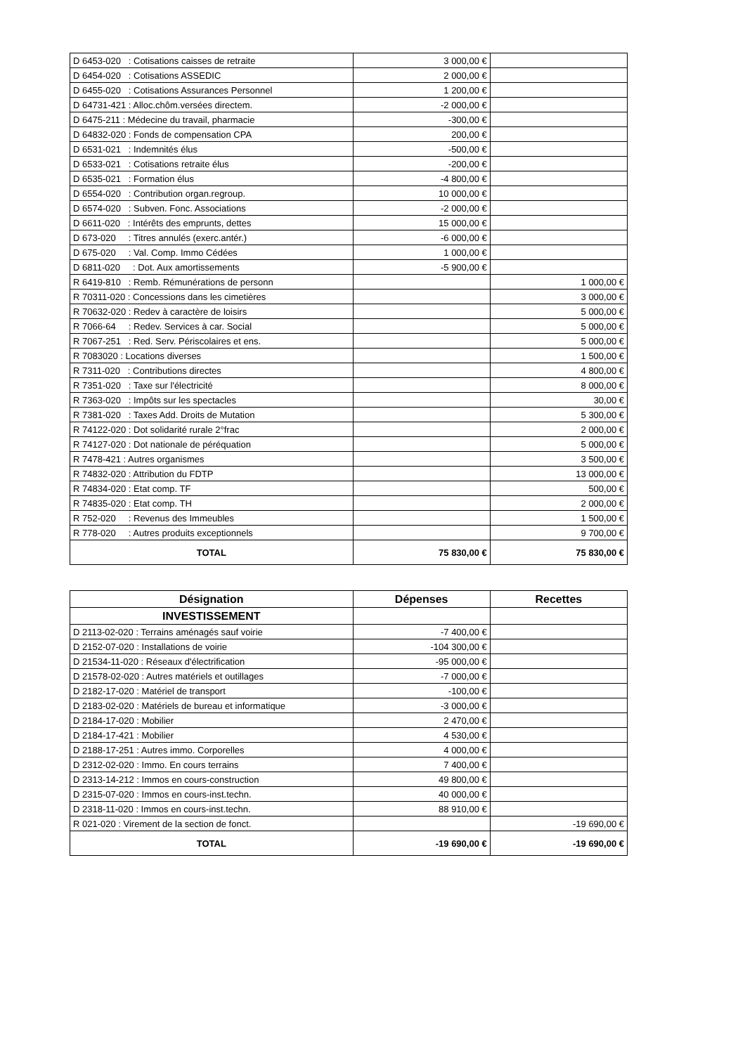| D 6453-020 : Cotisations caisses de retraite | 3 000,00 € | |
| D 6454-020 : Cotisations ASSEDIC | 2 000,00 € | |
| D 6455-020 : Cotisations Assurances Personnel | 1 200,00 € | |
| D 64731-421 : Alloc.chôm.versées directem. | -2 000,00 € | |
| D 6475-211 : Médecine du travail, pharmacie | -300,00 € | |
| D 64832-020 : Fonds de compensation CPA | 200,00 € | |
| D 6531-021 : Indemnités élus | -500,00 € | |
| D 6533-021 : Cotisations retraite élus | -200,00 € | |
| D 6535-021 : Formation élus | -4 800,00 € | |
| D 6554-020 : Contribution organ.regroup. | 10 000,00 € | |
| D 6574-020 : Subven. Fonc. Associations | -2 000,00 € | |
| D 6611-020 : Intérêts des emprunts, dettes | 15 000,00 € | |
| D 673-020 : Titres annulés (exerc.antér.) | -6 000,00 € | |
| D 675-020 : Val. Comp. Immo Cédées | 1 000,00 € | |
| D 6811-020 : Dot. Aux amortissements | -5 900,00 € | |
| R 6419-810 : Remb. Rémunérations de personn | | 1 000,00 € |
| R 70311-020 : Concessions dans les cimetières | | 3 000,00 € |
| R 70632-020 : Redev à caractère de loisirs | | 5 000,00 € |
| R 7066-64 : Redev. Services à car. Social | | 5 000,00 € |
| R 7067-251 : Red. Serv. Périscolaires et ens. | | 5 000,00 € |
| R 7083020 : Locations diverses | | 1 500,00 € |
| R 7311-020 : Contributions directes | | 4 800,00 € |
| R 7351-020 : Taxe sur l'électricité | | 8 000,00 € |
| R 7363-020 : Impôts sur les spectacles | | 30,00 € |
| R 7381-020 : Taxes Add. Droits de Mutation | | 5 300,00 € |
| R 74122-020 : Dot solidarité rurale 2°frac | | 2 000,00 € |
| R 74127-020 : Dot nationale de péréquation | | 5 000,00 € |
| R 7478-421 : Autres organismes | | 3 500,00 € |
| R 74832-020 : Attribution du FDTP | | 13 000,00 € |
| R 74834-020 : Etat comp. TF | | 500,00 € |
| R 74835-020 : Etat comp. TH | | 2 000,00 € |
| R 752-020 : Revenus des Immeubles | | 1 500,00 € |
| R 778-020 : Autres produits exceptionnels | | 9 700,00 € |
| TOTAL | 75 830,00 € | 75 830,00 € |
| Désignation | Dépenses | Recettes |
| --- | --- | --- |
| INVESTISSEMENT | | |
| D 2113-02-020 : Terrains aménagés sauf voirie | -7 400,00 € | |
| D 2152-07-020 : Installations de voirie | -104 300,00 € | |
| D 21534-11-020 : Réseaux d'électrification | -95 000,00 € | |
| D 21578-02-020 : Autres matériels et outillages | -7 000,00 € | |
| D 2182-17-020 : Matériel de transport | -100,00 € | |
| D 2183-02-020 : Matériels de bureau et informatique | -3 000,00 € | |
| D 2184-17-020 : Mobilier | 2 470,00 € | |
| D 2184-17-421 : Mobilier | 4 530,00 € | |
| D 2188-17-251 : Autres immo. Corporelles | 4 000,00 € | |
| D 2312-02-020 : Immo. En cours terrains | 7 400,00 € | |
| D 2313-14-212 : Immos en cours-construction | 49 800,00 € | |
| D 2315-07-020 : Immos en cours-inst.techn. | 40 000,00 € | |
| D 2318-11-020 : Immos en cours-inst.techn. | 88 910,00 € | |
| R 021-020 : Virement de la section de fonct. | | -19 690,00 € |
| TOTAL | -19 690,00 € | -19 690,00 € |